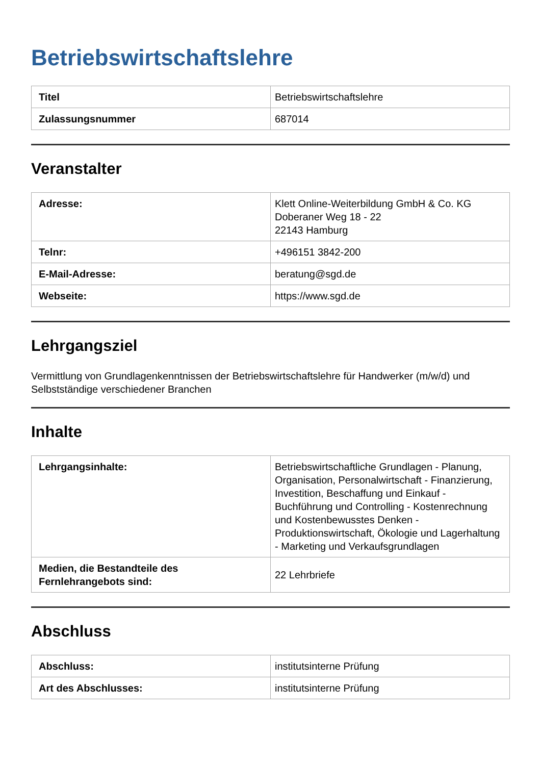Betriebswirtschaftslehre
| Titel | Betriebswirtschaftslehre |
| Zulassungsnummer | 687014 |
Veranstalter
| Adresse: | Klett Online-Weiterbildung GmbH & Co. KG Doberaner Weg 18 - 22 22143 Hamburg |
| Telnr: | +496151 3842-200 |
| E-Mail-Adresse: | beratung@sgd.de |
| Webseite: | https://www.sgd.de |
Lehrgangsziel
Vermittlung von Grundlagenkenntnissen der Betriebswirtschaftslehre für Handwerker (m/w/d) und Selbstständige verschiedener Branchen
Inhalte
| Lehrgangsinhalte: | Betriebswirtschaftliche Grundlagen - Planung, Organisation, Personalwirtschaft - Finanzierung, Investition, Beschaffung und Einkauf - Buchführung und Controlling - Kostenrechnung und Kostenbewusstes Denken - Produktionswirtschaft, Ökologie und Lagerhaltung - Marketing und Verkaufsgrundlagen |
| Medien, die Bestandteile des Fernlehrangebots sind: | 22 Lehrbriefe |
Abschluss
| Abschluss: | institutsinterne Prüfung |
| Art des Abschlusses: | institutsinterne Prüfung |